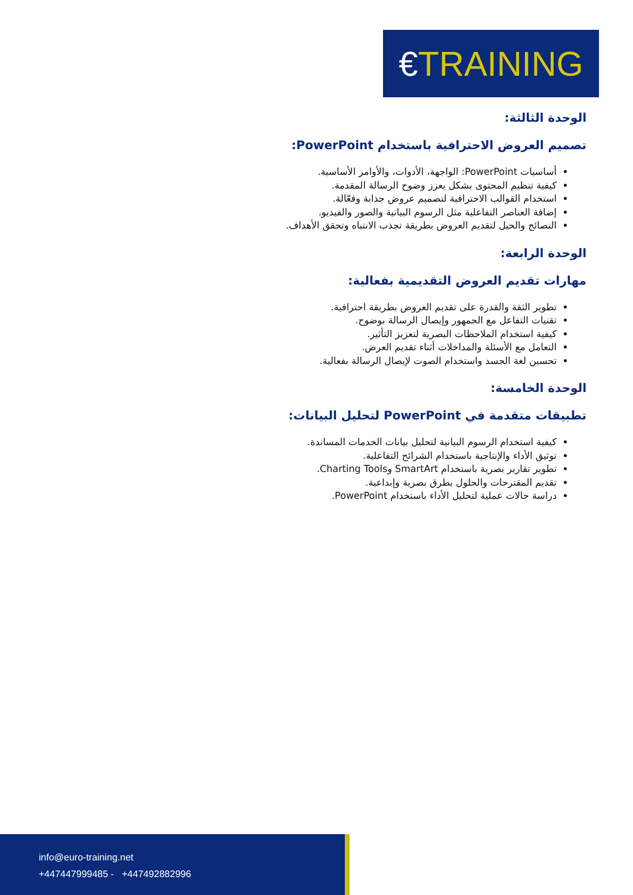€TRAINING
الوحدة الثالثة:
تصميم العروض الاحترافية باستخدام PowerPoint:
أساسيات PowerPoint: الواجهة، الأدوات، والأوامر الأساسية.
كيفية تنظيم المحتوى بشكل يعزز وضوح الرسالة المقدمة.
استخدام القوالب الاحترافية لتصميم عروض جذابة وفعّالة.
إضافة العناصر التفاعلية مثل الرسوم البيانية والصور والفيديو.
النصائح والحيل لتقديم العروض بطريقة تجذب الانتباه وتحقق الأهداف.
الوحدة الرابعة:
مهارات تقديم العروض التقديمية بفعالية:
تطوير الثقة والقدرة على تقديم العروض بطريقة احترافية.
تقنيات التفاعل مع الجمهور وإيصال الرسالة بوضوح.
كيفية استخدام الملاحظات البصرية لتعزيز التأثير.
التعامل مع الأسئلة والمداخلات أثناء تقديم العرض.
تحسين لغة الجسد واستخدام الصوت لإيصال الرسالة بفعالية.
الوحدة الخامسة:
تطبيقات متقدمة في PowerPoint لتحليل البيانات:
كيفية استخدام الرسوم البيانية لتحليل بيانات الخدمات المساندة.
توثيق الأداء والإنتاجية باستخدام الشرائح التفاعلية.
تطوير تقارير بصرية باستخدام SmartArt وCharting Tools.
تقديم المقترحات والحلول بطرق بصرية وإبداعية.
دراسة حالات عملية لتحليل الأداء باستخدام PowerPoint.
info@euro-training.net
+447447999485 - +447492882996